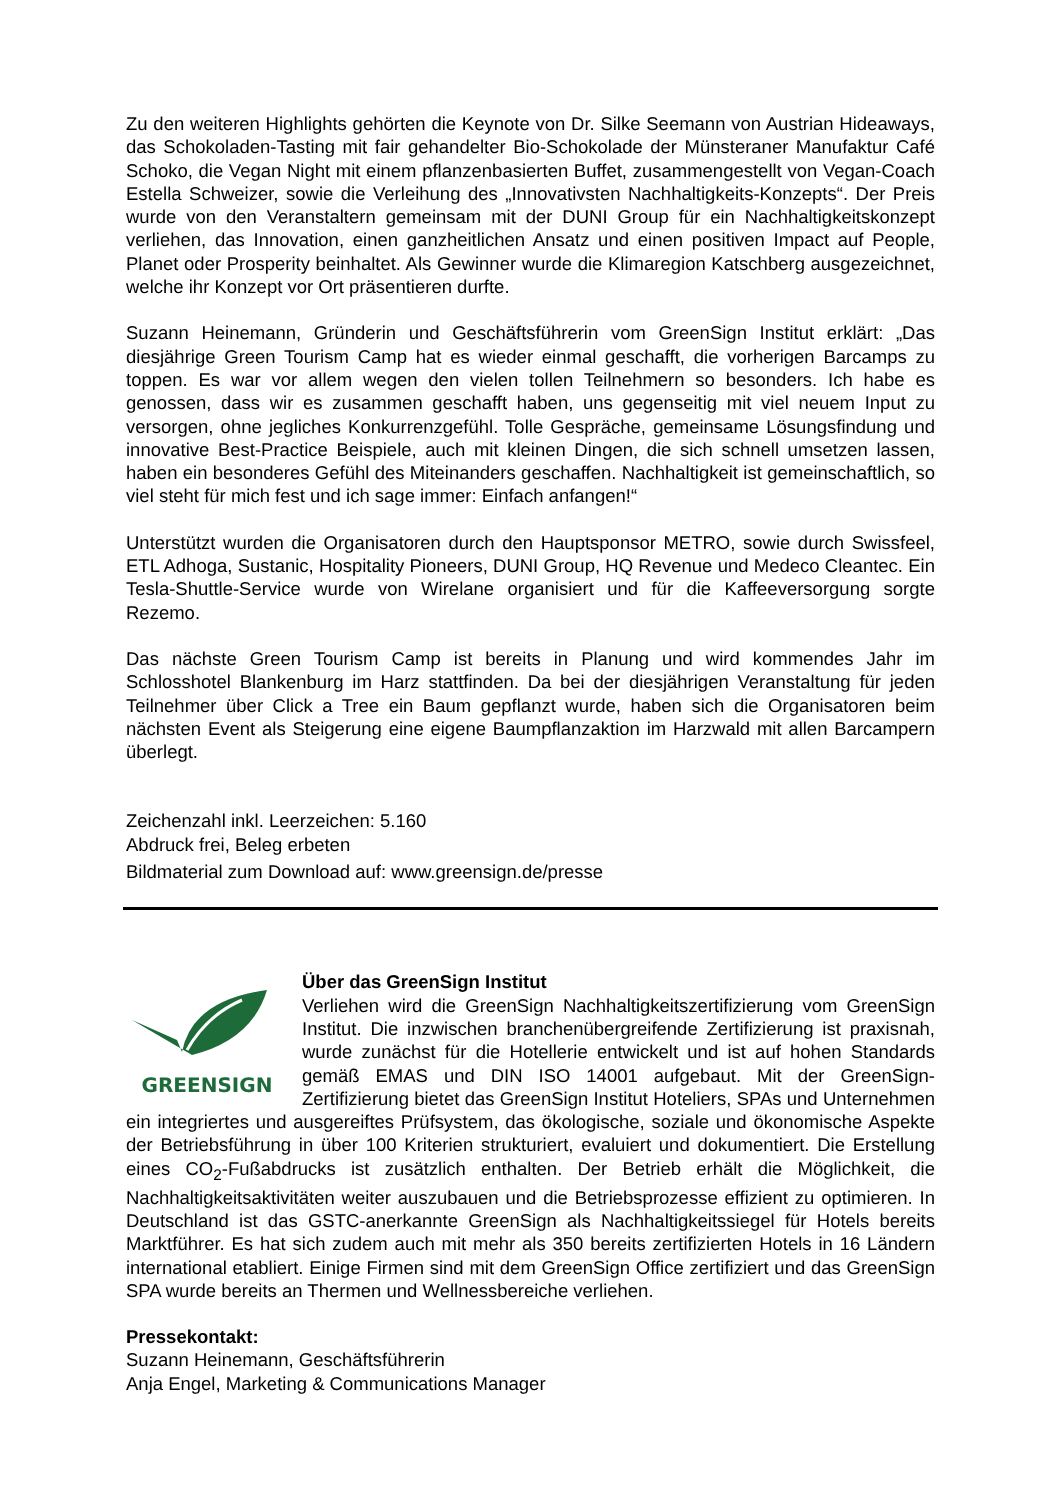Zu den weiteren Highlights gehörten die Keynote von Dr. Silke Seemann von Austrian Hideaways, das Schokoladen-Tasting mit fair gehandelter Bio-Schokolade der Münsteraner Manufaktur Café Schoko, die Vegan Night mit einem pflanzenbasierten Buffet, zusammengestellt von Vegan-Coach Estella Schweizer, sowie die Verleihung des „Innovativsten Nachhaltigkeits-Konzepts“. Der Preis wurde von den Veranstaltern gemeinsam mit der DUNI Group für ein Nachhaltigkeitskonzept verliehen, das Innovation, einen ganzheitlichen Ansatz und einen positiven Impact auf People, Planet oder Prosperity beinhaltet. Als Gewinner wurde die Klimaregion Katschberg ausgezeichnet, welche ihr Konzept vor Ort präsentieren durfte.
Suzann Heinemann, Gründerin und Geschäftsführerin vom GreenSign Institut erklärt: „Das diesjährige Green Tourism Camp hat es wieder einmal geschafft, die vorherigen Barcamps zu toppen. Es war vor allem wegen den vielen tollen Teilnehmern so besonders. Ich habe es genossen, dass wir es zusammen geschafft haben, uns gegenseitig mit viel neuem Input zu versorgen, ohne jegliches Konkurrenzgefühl. Tolle Gespräche, gemeinsame Lösungsfindung und innovative Best-Practice Beispiele, auch mit kleinen Dingen, die sich schnell umsetzen lassen, haben ein besonderes Gefühl des Miteinanders geschaffen. Nachhaltigkeit ist gemeinschaftlich, so viel steht für mich fest und ich sage immer: Einfach anfangen!“
Unterstützt wurden die Organisatoren durch den Hauptsponsor METRO, sowie durch Swissfeel, ETL Adhoga, Sustanic, Hospitality Pioneers, DUNI Group, HQ Revenue und Medeco Cleantec. Ein Tesla-Shuttle-Service wurde von Wirelane organisiert und für die Kaffeeversorgung sorgte Rezemo.
Das nächste Green Tourism Camp ist bereits in Planung und wird kommendes Jahr im Schlosshotel Blankenburg im Harz stattfinden. Da bei der diesjährigen Veranstaltung für jeden Teilnehmer über Click a Tree ein Baum gepflanzt wurde, haben sich die Organisatoren beim nächsten Event als Steigerung eine eigene Baumpflanzaktion im Harzwald mit allen Barcampern überlegt.
Zeichenzahl inkl. Leerzeichen: 5.160
Abdruck frei, Beleg erbeten
Bildmaterial zum Download auf: www.greensign.de/presse
GREENSIGN
Über das GreenSign Institut
Verliehen wird die GreenSign Nachhaltigkeitszertifizierung vom GreenSign Institut. Die inzwischen branchenübergreifende Zertifizierung ist praxisnah, wurde zunächst für die Hotellerie entwickelt und ist auf hohen Standards gemäß EMAS und DIN ISO 14001 aufgebaut. Mit der GreenSign-Zertifizierung bietet das GreenSign Institut Hoteliers, SPAs und Unternehmen ein integriertes und ausgereiftes Prüfsystem, das ökologische, soziale und ökonomische Aspekte der Betriebsführung in über 100 Kriterien strukturiert, evaluiert und dokumentiert. Die Erstellung eines CO<sub>2</sub>-Fußabdrucks ist zusätzlich enthalten. Der Betrieb erhält die Möglichkeit, die Nachhaltigkeitsaktivitäten weiter auszubauen und die Betriebsprozesse effizient zu optimieren. In Deutschland ist das GSTC-anerkannte GreenSign als Nachhaltigkeitssiegel für Hotels bereits Marktführer. Es hat sich zudem auch mit mehr als 350 bereits zertifizierten Hotels in 16 Ländern international etabliert. Einige Firmen sind mit dem GreenSign Office zertifiziert und das GreenSign SPA wurde bereits an Thermen und Wellnessbereiche verliehen.
Pressekontakt:
Suzann Heinemann, Geschäftsführerin
Anja Engel, Marketing & Communications Manager